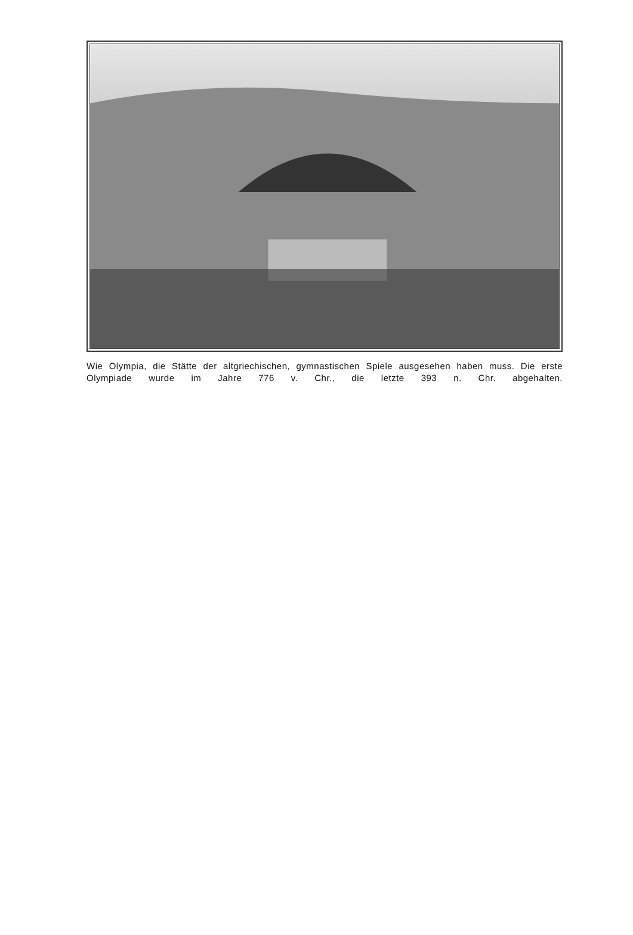Wie Olympia, die Stätte der altgriechischen, gymnastischen Spiele ausgesehen haben muss. Die erste Olympiade wurde im Jahre 776 v. Chr., die letzte 393 n. Chr. abgehalten.